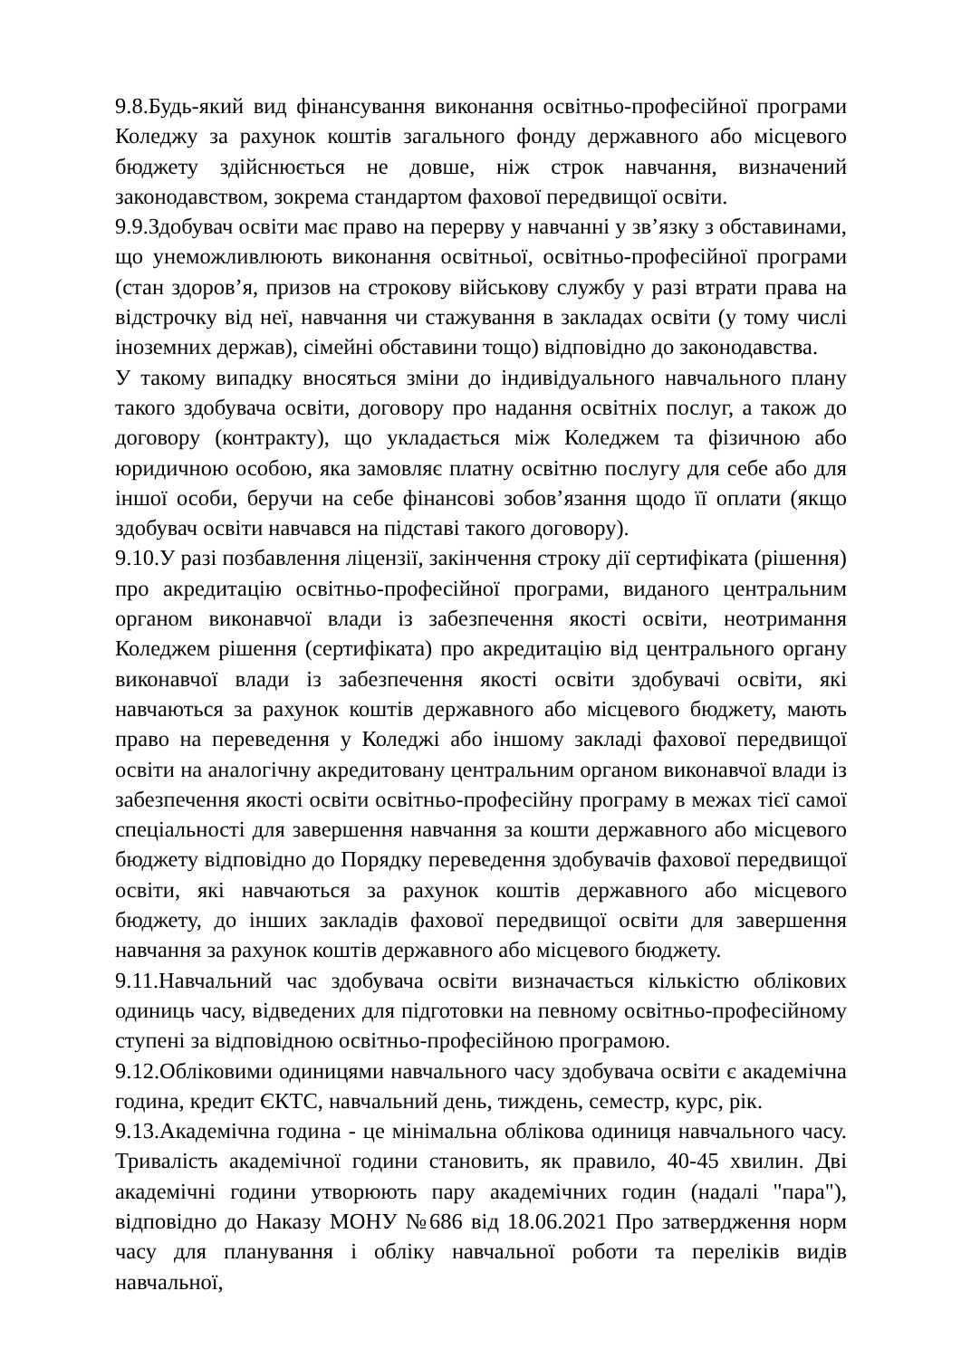9.8.Будь-який вид фінансування виконання освітньо-професійної програми Коледжу за рахунок коштів загального фонду державного або місцевого бюджету здійснюється не довше, ніж строк навчання, визначений законодавством, зокрема стандартом фахової передвищої освіти.
9.9.Здобувач освіти має право на перерву у навчанні у зв’язку з обставинами, що унеможливлюють виконання освітньої, освітньо-професійної програми (стан здоров’я, призов на строкову військову службу у разі втрати права на відстрочку від неї, навчання чи стажування в закладах освіти (у тому числі іноземних держав), сімейні обставини тощо) відповідно до законодавства.
У такому випадку вносяться зміни до індивідуального навчального плану такого здобувача освіти, договору про надання освітніх послуг, а також до договору (контракту), що укладається між Коледжем та фізичною або юридичною особою, яка замовляє платну освітню послугу для себе або для іншої особи, беручи на себе фінансові зобов’язання щодо її оплати (якщо здобувач освіти навчався на підставі такого договору).
9.10.У разі позбавлення ліцензії, закінчення строку дії сертифіката (рішення) про акредитацію освітньо-професійної програми, виданого центральним органом виконавчої влади із забезпечення якості освіти, неотримання Коледжем рішення (сертифіката) про акредитацію від центрального органу виконавчої влади із забезпечення якості освіти здобувачі освіти, які навчаються за рахунок коштів державного або місцевого бюджету, мають право на переведення у Коледжі або іншому закладі фахової передвищої освіти на аналогічну акредитовану центральним органом виконавчої влади із забезпечення якості освіти освітньо-професійну програму в межах тієї самої спеціальності для завершення навчання за кошти державного або місцевого бюджету відповідно до Порядку переведення здобувачів фахової передвищої освіти, які навчаються за рахунок коштів державного або місцевого бюджету, до інших закладів фахової передвищої освіти для завершення навчання за рахунок коштів державного або місцевого бюджету.
9.11.Навчальний час здобувача освіти визначається кількістю облікових одиниць часу, відведених для підготовки на певному освітньо-професійному ступені за відповідною освітньо-професійною програмою.
9.12.Обліковими одиницями навчального часу здобувача освіти є академічна година, кредит ЄКТС, навчальний день, тиждень, семестр, курс, рік.
9.13.Академічна година - це мінімальна облікова одиниця навчального часу. Тривалість академічної години становить, як правило, 40-45 хвилин. Дві академічні години утворюють пару академічних годин (надалі "пара"), відповідно до Наказу МОНУ №686 від 18.06.2021 Про затвердження норм часу для планування і обліку навчальної роботи та переліків видів навчальної,